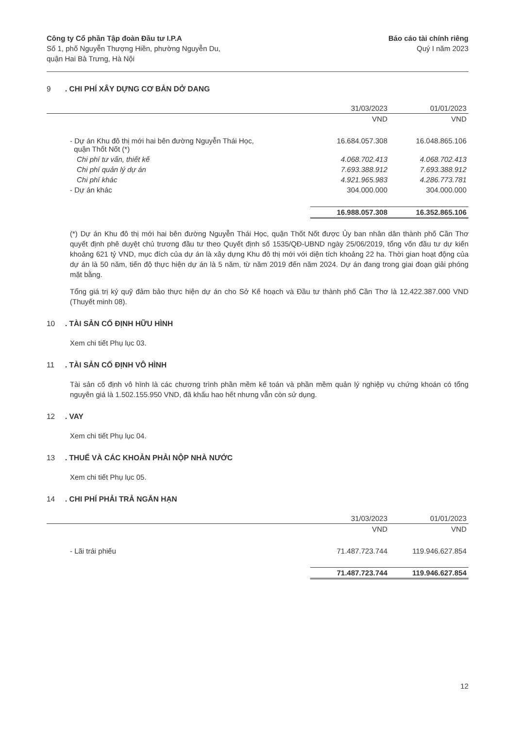Công ty Cổ phần Tập đoàn Đầu tư I.P.A
Số 1, phố Nguyễn Thượng Hiền, phường Nguyễn Du,
quận Hai Bà Trưng, Hà Nội
Báo cáo tài chính riêng
Quý I năm 2023
9. CHI PHÍ XÂY DỰNG CƠ BẢN DỞ DANG
| | 31/03/2023 | 01/01/2023 |
| --- | --- | --- |
| | VND | VND |
| - Dự án Khu đô thị mới hai bên đường Nguyễn Thái Học, quận Thốt Nốt (*) | 16.684.057.308 | 16.048.865.106 |
| Chi phí tư vấn, thiết kế | 4.068.702.413 | 4.068.702.413 |
| Chi phí quản lý dự án | 7.693.388.912 | 7.693.388.912 |
| Chi phí khác | 4.921.965.983 | 4.286.773.781 |
| - Dự án khác | 304.000.000 | 304.000.000 |
| | 16.988.057.308 | 16.352.865.106 |
(*) Dự án Khu đô thị mới hai bên đường Nguyễn Thái Học, quận Thốt Nốt được Ủy ban nhân dân thành phố Cần Thơ quyết định phê duyệt chủ trương đầu tư theo Quyết định số 1535/QĐ-UBND ngày 25/06/2019, tổng vốn đầu tư dự kiến khoảng 621 tỷ VND, mục đích của dự án là xây dựng Khu đô thị mới với diện tích khoảng 22 ha. Thời gian hoạt động của dự án là 50 năm, tiến độ thực hiện dự án là 5 năm, từ năm 2019 đến năm 2024. Dự án đang trong giai đoạn giải phóng mặt bằng.
Tổng giá trị ký quỹ đảm bảo thực hiện dự án cho Sở Kế hoạch và Đầu tư thành phố Cần Thơ là 12.422.387.000 VND (Thuyết minh 08).
10. TÀI SẢN CỐ ĐỊNH HỮU HÌNH
Xem chi tiết Phụ lục 03.
11. TÀI SẢN CỐ ĐỊNH VÔ HÌNH
Tài sản cố định vô hình là các chương trình phần mềm kế toán và phần mềm quản lý nghiệp vụ chứng khoán có tổng nguyên giá là 1.502.155.950 VND, đã khấu hao hết nhưng vẫn còn sử dụng.
12. VAY
Xem chi tiết Phụ lục 04.
13. THUẾ VÀ CÁC KHOẢN PHẢI NỘP NHÀ NƯỚC
Xem chi tiết Phụ lục 05.
14. CHI PHÍ PHẢI TRẢ NGẮN HẠN
| | 31/03/2023 | 01/01/2023 |
| --- | --- | --- |
| | VND | VND |
| - Lãi trái phiếu | 71.487.723.744 | 119.946.627.854 |
| | 71.487.723.744 | 119.946.627.854 |
12